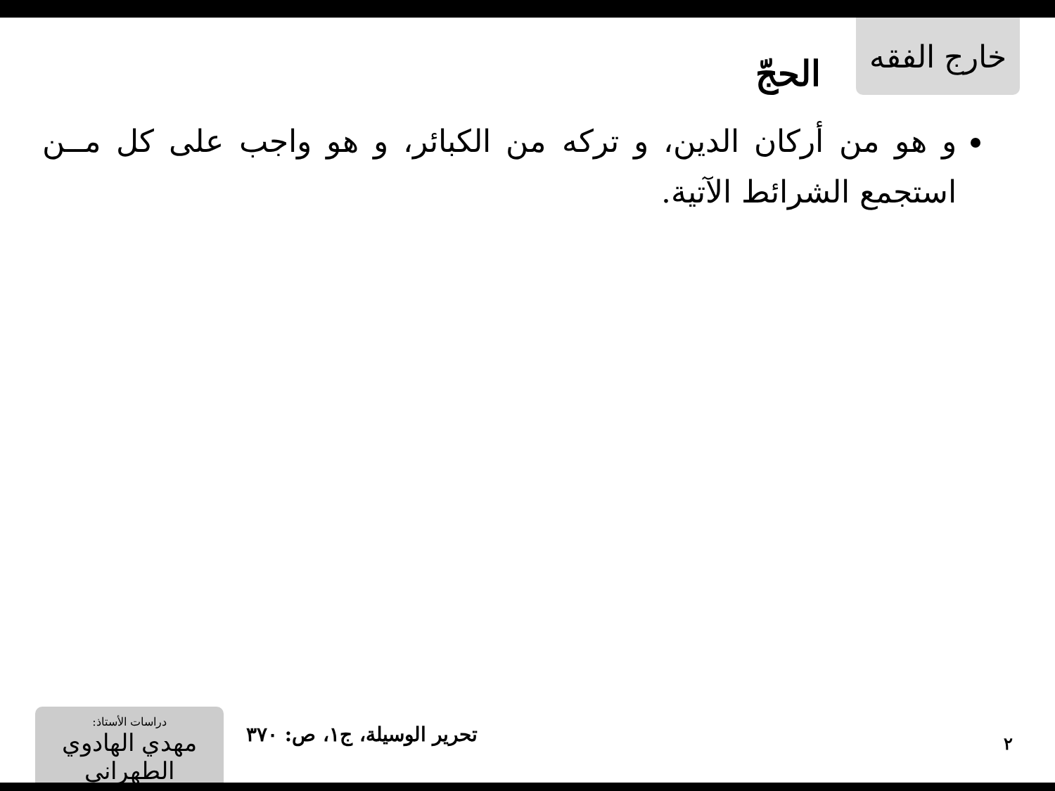خارج الفقه
الحجّ
و هو من أركان الدين، و تركه من الكبائر، و هو واجب على كل مــن استجمع الشرائط الآتية.
دراسات الأستاذ:
مهدي الهادوي الطهراني
تحرير الوسيلة، ج١، ص: ٣٧٠ ٢